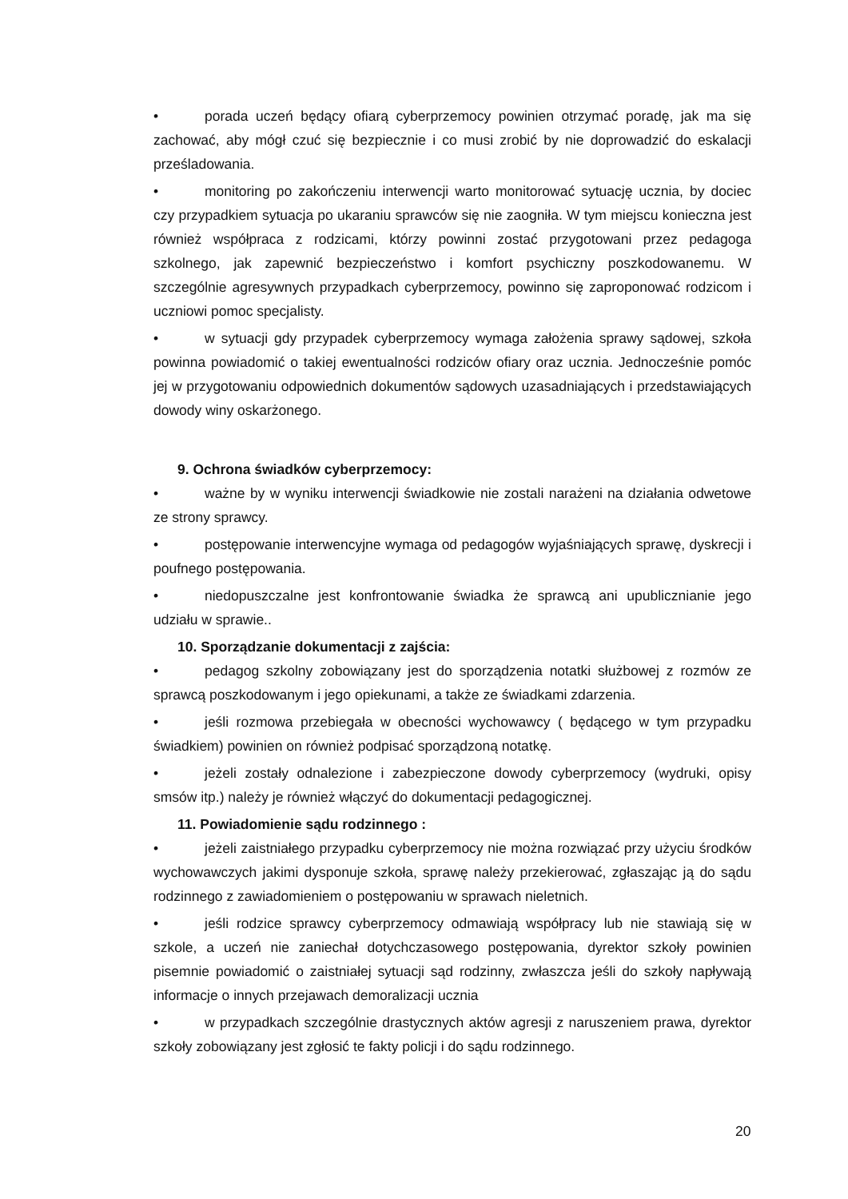• porada uczeń będący ofiarą cyberprzemocy powinien otrzymać poradę, jak ma się zachować, aby mógł czuć się bezpiecznie i co musi zrobić by nie doprowadzić do eskalacji prześladowania.
• monitoring po zakończeniu interwencji warto monitorować sytuację ucznia, by dociec czy przypadkiem sytuacja po ukaraniu sprawców się nie zaogniła. W tym miejscu konieczna jest również współpraca z rodzicami, którzy powinni zostać przygotowani przez pedagoga szkolnego, jak zapewnić bezpieczeństwo i komfort psychiczny poszkodowanemu. W szczególnie agresywnych przypadkach cyberprzemocy, powinno się zaproponować rodzicom i uczniowi pomoc specjalisty.
• w sytuacji gdy przypadek cyberprzemocy wymaga założenia sprawy sądowej, szkoła powinna powiadomić o takiej ewentualności rodziców ofiary oraz ucznia. Jednocześnie pomóc jej w przygotowaniu odpowiednich dokumentów sądowych uzasadniających i przedstawiających dowody winy oskarżonego.
9. Ochrona świadków cyberprzemocy:
• ważne by w wyniku interwencji świadkowie nie zostali narażeni na działania odwetowe ze strony sprawcy.
• postępowanie interwencyjne wymaga od pedagogów wyjaśniających sprawę, dyskrecji i poufnego postępowania.
• niedopuszczalne jest konfrontowanie świadka że sprawcą ani upublicznianie jego udziału w sprawie..
10. Sporządzanie dokumentacji z zajścia:
• pedagog szkolny zobowiązany jest do sporządzenia notatki służbowej z rozmów ze sprawcą poszkodowanym i jego opiekunami, a także ze świadkami zdarzenia.
• jeśli rozmowa przebiegała w obecności wychowawcy ( będącego w tym przypadku świadkiem) powinien on również podpisać sporządzoną notatkę.
• jeżeli zostały odnalezione i zabezpieczone dowody cyberprzemocy (wydruki, opisy smsów itp.) należy je również włączyć do dokumentacji pedagogicznej.
11. Powiadomienie sądu rodzinnego :
• jeżeli zaistniałego przypadku cyberprzemocy nie można rozwiązać przy użyciu środków wychowawczych jakimi dysponuje szkoła, sprawę należy przekierować, zgłaszając ją do sądu rodzinnego z zawiadomieniem o postępowaniu w sprawach nieletnich.
• jeśli rodzice sprawcy cyberprzemocy odmawiają współpracy lub nie stawiają się w szkole, a uczeń nie zaniechał dotychczasowego postępowania, dyrektor szkoły powinien pisemnie powiadomić o zaistniałej sytuacji sąd rodzinny, zwłaszcza jeśli do szkoły napływają informacje o innych przejawach demoralizacji ucznia
• w przypadkach szczególnie drastycznych aktów agresji z naruszeniem prawa, dyrektor szkoły zobowiązany jest zgłosić te fakty policji i do sądu rodzinnego.
20